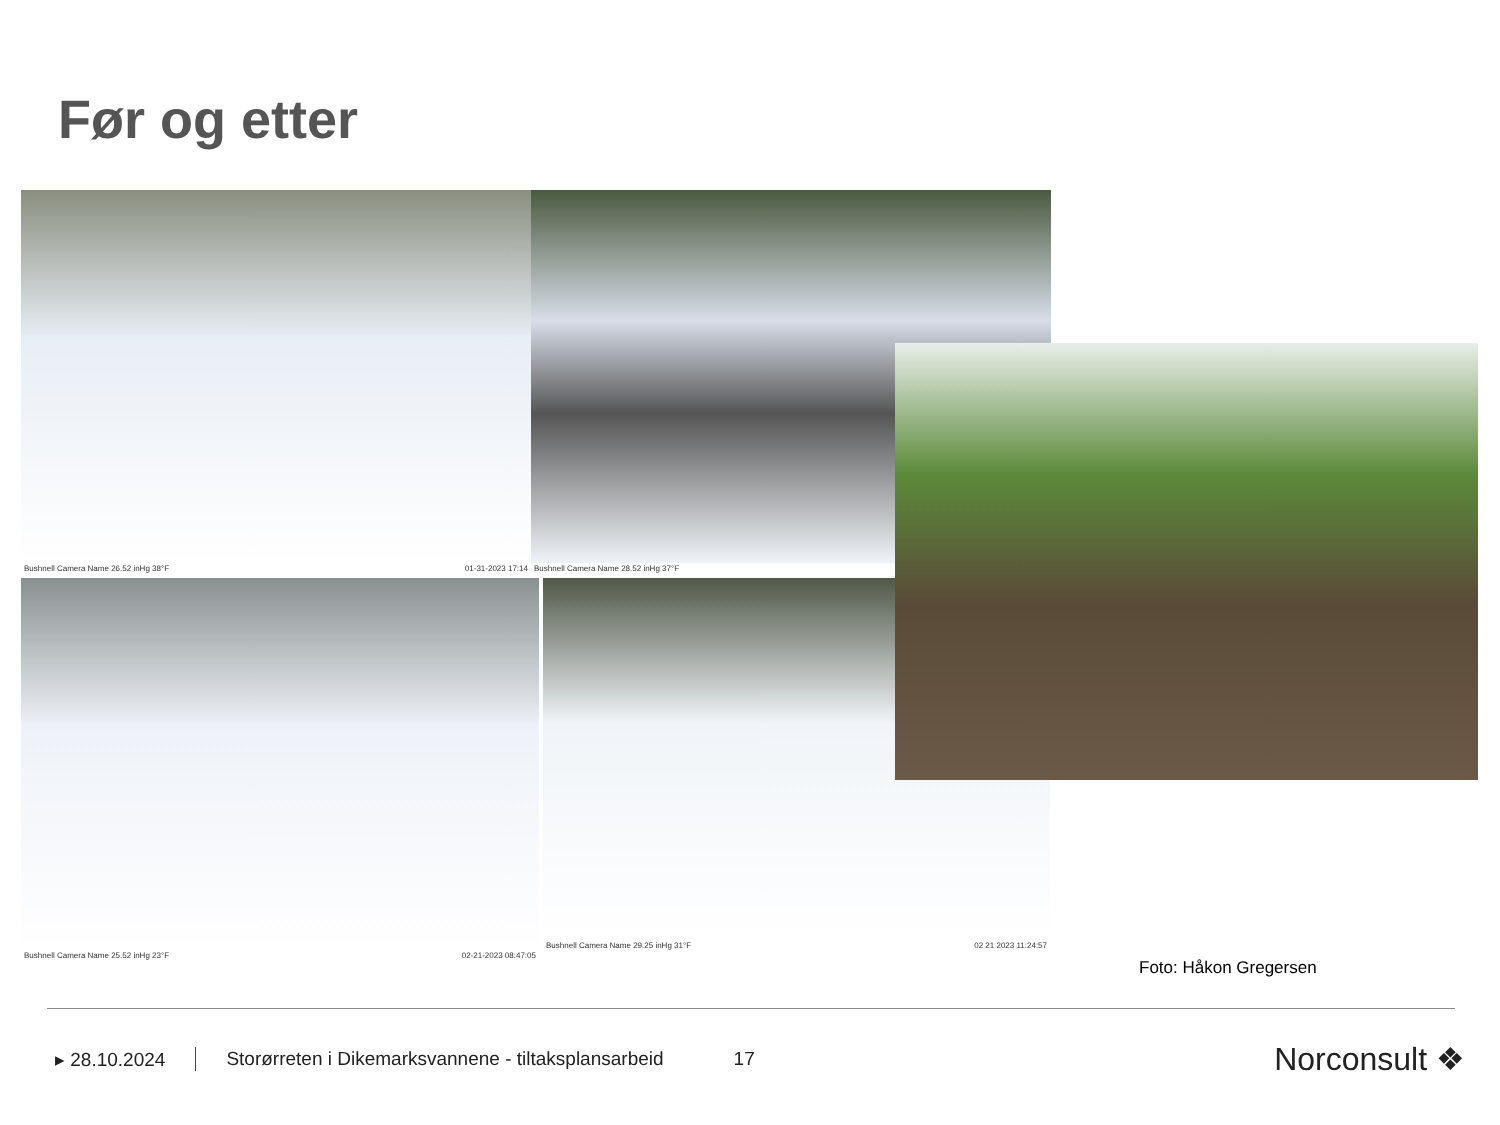Før og etter
Bushnell Camera Name 26.52 inHg 38°F 01-31-2023 17:14 Bushnell Camera Name 28.52 inHg 37°F
Bushnell Camera Name 25.52 inHg 23°F 02-21-2023 08:47:05
Bushnell Camera Name 29.25 inHg 31°F 02 21 2023 11:24:57
Foto: Håkon Gregersen
▸ 28.10.2024 Storørreten i Dikemarksvannene - tiltaksplansarbeid 17 Norconsult ❖